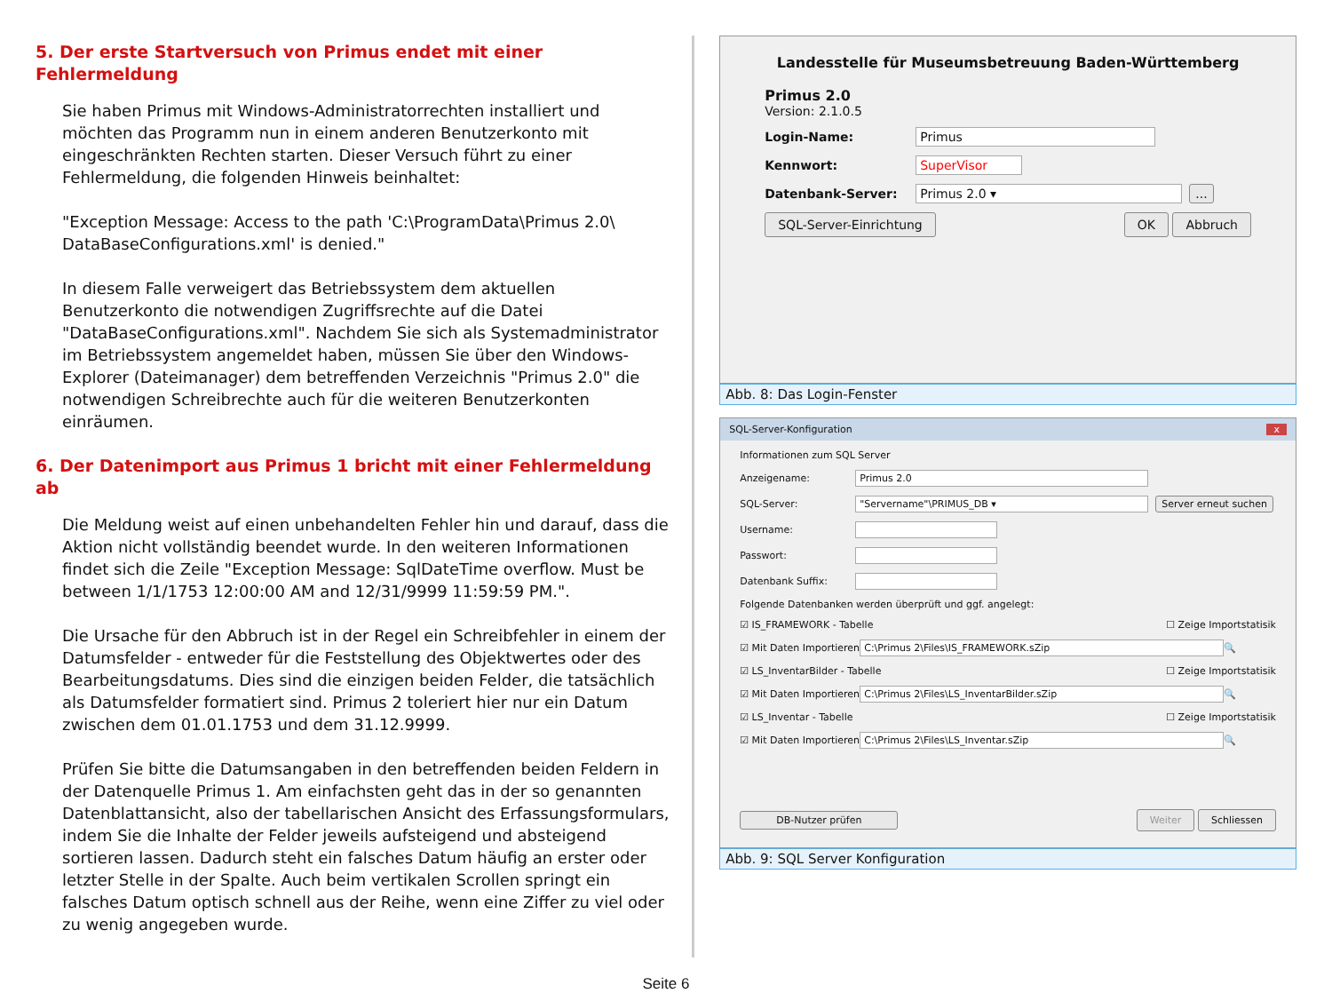5. Der erste Startversuch von Primus endet mit einer Fehlermeldung
Sie haben Primus mit Windows-Administratorrechten installiert und möchten das Programm nun in einem anderen Benutzerkonto mit eingeschränkten Rechten starten. Dieser Versuch führt zu einer Fehlermeldung, die folgenden Hinweis beinhaltet:
"Exception Message: Access to the path 'C:\ProgramData\Primus 2.0\ DataBaseConfigurations.xml' is denied."
In diesem Falle verweigert das Betriebssystem dem aktuellen Benutzerkonto die notwendigen Zugriffsrechte auf die Datei "DataBaseConfigurations.xml". Nachdem Sie sich als Systemadministrator im Betriebssystem angemeldet haben, müssen Sie über den Windows-Explorer (Dateimanager) dem betreffenden Verzeichnis "Primus 2.0" die notwendigen Schreibrechte auch für die weiteren Benutzerkonten einräumen.
6. Der Datenimport aus Primus 1 bricht mit einer Fehlermeldung ab
Die Meldung weist auf einen unbehandelten Fehler hin und darauf, dass die Aktion nicht vollständig beendet wurde. In den weiteren Informationen findet sich die Zeile "Exception Message: SqlDateTime overflow. Must be between 1/1/1753 12:00:00 AM and 12/31/9999 11:59:59 PM.".
Die Ursache für den Abbruch ist in der Regel ein Schreibfehler in einem der Datumsfelder - entweder für die Feststellung des Objektwertes oder des Bearbeitungsdatums. Dies sind die einzigen beiden Felder, die tatsächlich als Datumsfelder formatiert sind. Primus 2 toleriert hier nur ein Datum zwischen dem 01.01.1753 und dem 31.12.9999.
Prüfen Sie bitte die Datumsangaben in den betreffenden beiden Feldern in der Datenquelle Primus 1. Am einfachsten geht das in der so genannten Datenblattansicht, also der tabellarischen Ansicht des Erfassungsformulars, indem Sie die Inhalte der Felder jeweils aufsteigend und absteigend sortieren lassen. Dadurch steht ein falsches Datum häufig an erster oder letzter Stelle in der Spalte. Auch beim vertikalen Scrollen springt ein falsches Datum optisch schnell aus der Reihe, wenn eine Ziffer zu viel oder zu wenig angegeben wurde.
Landesstelle für Museumsbetreuung Baden-Württemberg
Primus 2.0
Version: 2.1.0.5
Login-Name: Primus
Kennwort: SuperVisor
Datenbank-Server: Primus 2.0 ▾ ...
SQL-Server-Einrichtung OK Abbruch
Abb. 8: Das Login-Fenster
SQL-Server-Konfiguration x
Informationen zum SQL Server
Anzeigename: Primus 2.0
SQL-Server: "Servername"\PRIMUS_DB ▾ Server erneut suchen
Username:
Passwort:
Datenbank Suffix:
Folgende Datenbanken werden überprüft und ggf. angelegt:
☑ IS_FRAMEWORK - Tabelle ☐ Zeige Importstatisik
☑ Mit Daten Importieren C:\Primus 2\Files\IS_FRAMEWORK.sZip 🔍
☑ LS_InventarBilder - Tabelle ☐ Zeige Importstatisik
☑ Mit Daten Importieren C:\Primus 2\Files\LS_InventarBilder.sZip 🔍
☑ LS_Inventar - Tabelle ☐ Zeige Importstatisik
☑ Mit Daten Importieren C:\Primus 2\Files\LS_Inventar.sZip 🔍
DB-Nutzer prüfen Weiter Schliessen
Abb. 9: SQL Server Konfiguration
Seite 6